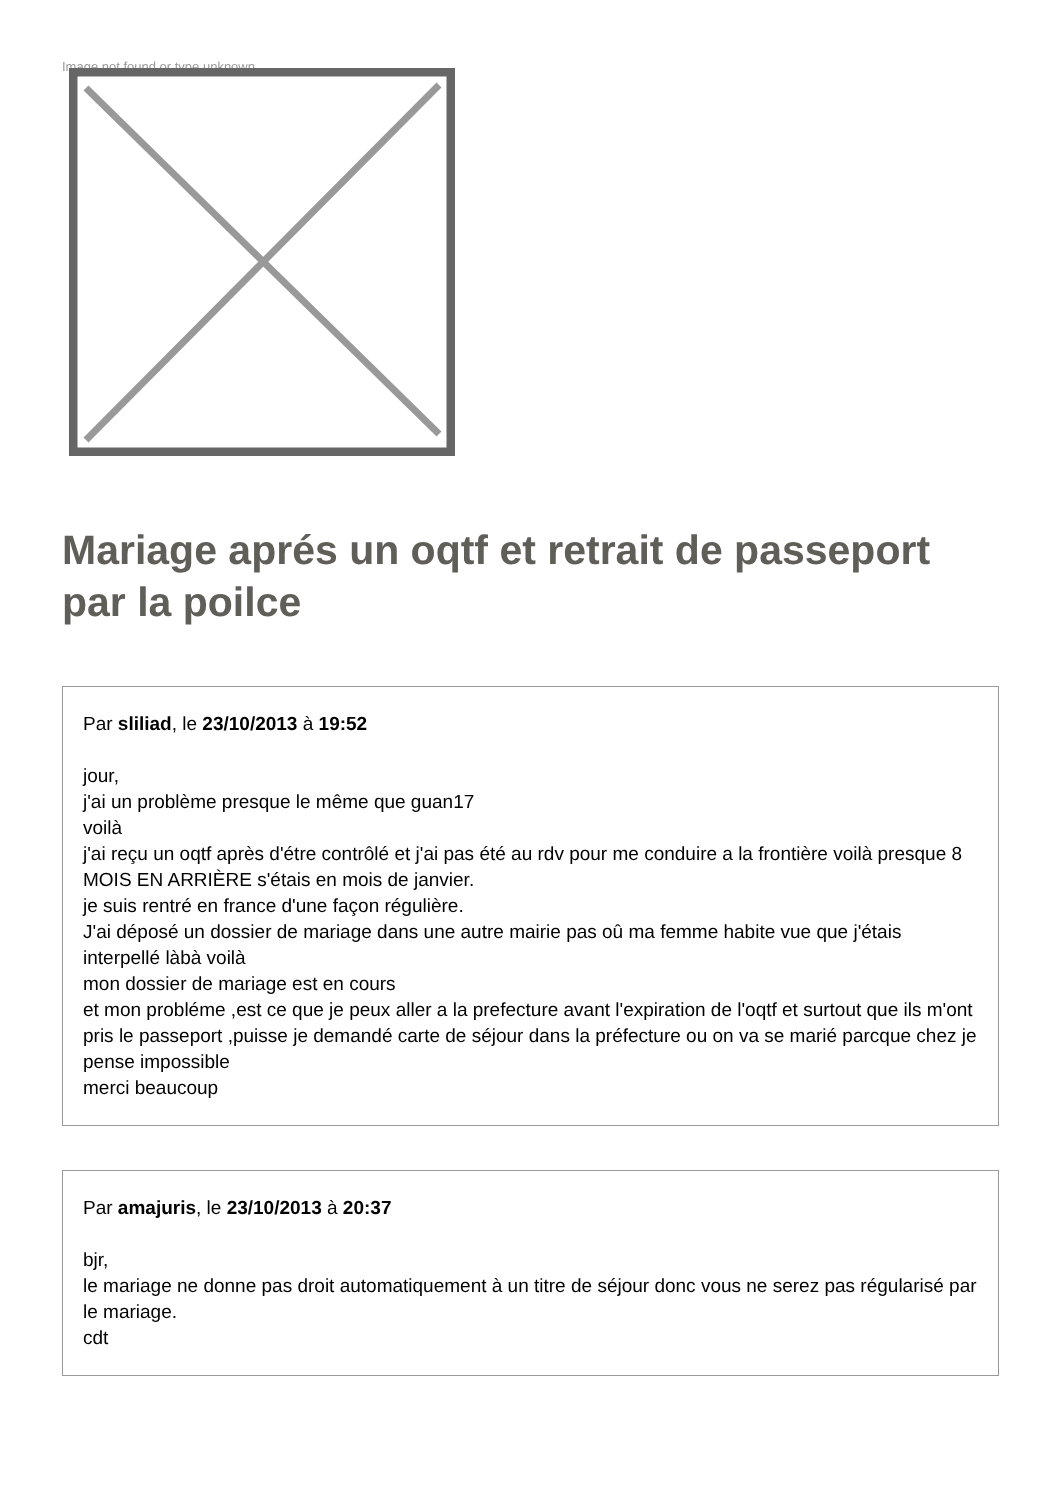Image not found or type unknown
Mariage aprés un oqtf et retrait de passeport par la poilce
Par sliliad, le 23/10/2013 à 19:52
jour,
j'ai un problème presque le même que guan17
voilà
j'ai reçu un oqtf après d'étre contrôlé et j'ai pas été au rdv pour me conduire a la frontière voilà presque 8 MOIS EN ARRIÈRE s'étais en mois de janvier.
je suis rentré en france d'une façon régulière.
J'ai déposé un dossier de mariage dans une autre mairie pas oû ma femme habite vue que j'étais interpellé làbà voilà
mon dossier de mariage est en cours
et mon probléme ,est ce que je peux aller a la prefecture avant l'expiration de l'oqtf et surtout que ils m'ont pris le passeport ,puisse je demandé carte de séjour dans la préfecture ou on va se marié parcque chez je pense impossible
merci beaucoup
Par amajuris, le 23/10/2013 à 20:37
bjr,
le mariage ne donne pas droit automatiquement à un titre de séjour donc vous ne serez pas régularisé par le mariage.
cdt